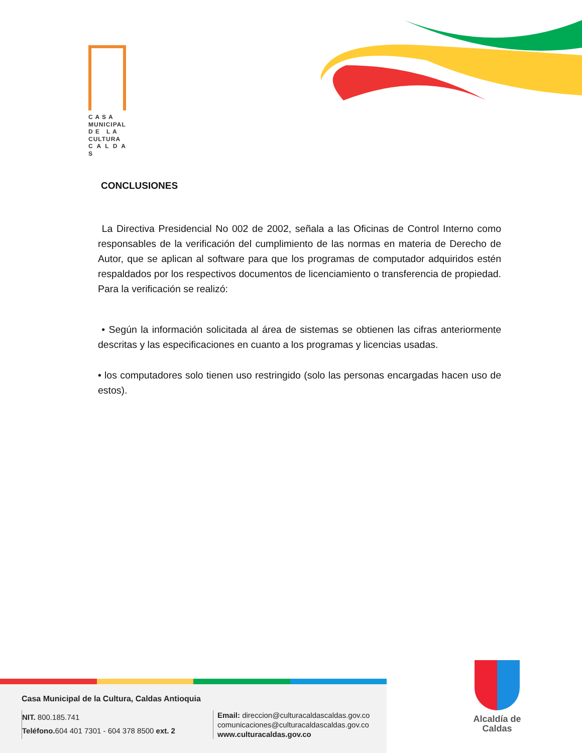C A S A
MUNICIPAL
D E L A
CULTURA
C A L D A S
CONCLUSIONES
La Directiva Presidencial No 002 de 2002, señala a las Oficinas de Control Interno como responsables de la verificación del cumplimiento de las normas en materia de Derecho de Autor, que se aplican al software para que los programas de computador adquiridos estén respaldados por los respectivos documentos de licenciamiento o transferencia de propiedad. Para la verificación se realizó:
• Según la información solicitada al área de sistemas se obtienen las cifras anteriormente descritas y las especificaciones en cuanto a los programas y licencias usadas.
• los computadores solo tienen uso restringido (solo las personas encargadas hacen uso de estos).
Casa Municipal de la Cultura, Caldas Antioquia
NIT. 800.185.741
Teléfono. 604 401 7301 - 604 378 8500 ext. 2
Email: direccion@culturacaldascaldas.gov.co
comunicaciones@culturacaldascaldas.gov.co
www.culturacaldas.gov.co
Alcaldía de Caldas